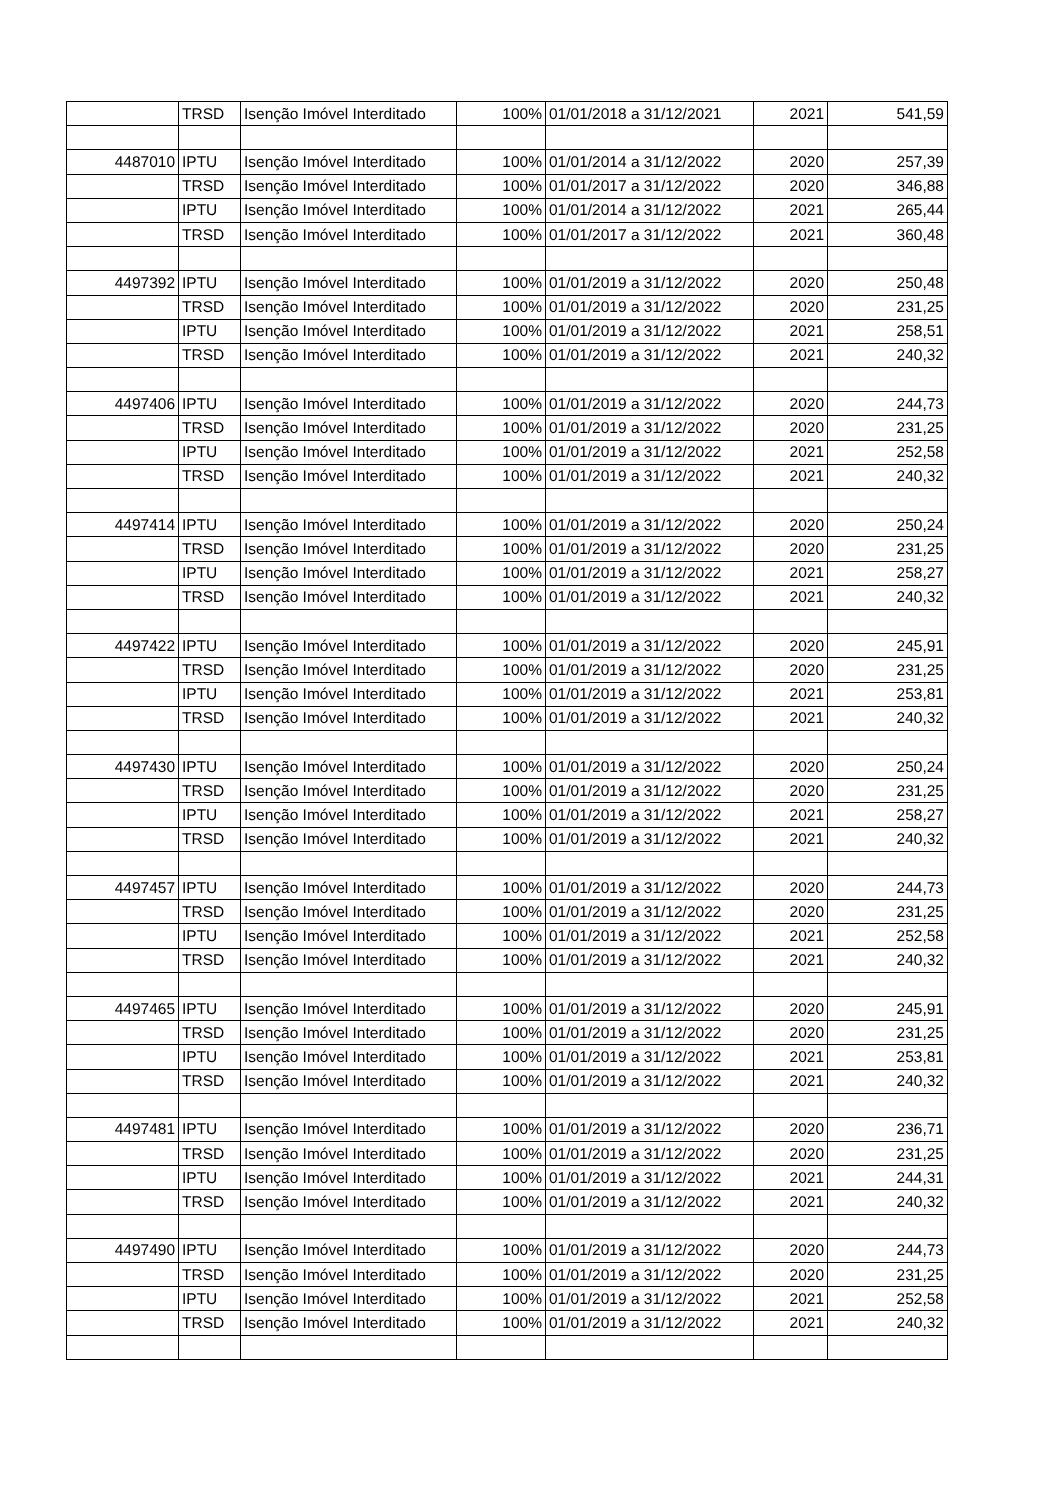| | TRSD | Isenção Imóvel Interditado | 100% | 01/01/2018 a 31/12/2021 | 2021 | 541,59 |
| 4487010 | IPTU | Isenção Imóvel Interditado | 100% | 01/01/2014 a 31/12/2022 | 2020 | 257,39 |
| | TRSD | Isenção Imóvel Interditado | 100% | 01/01/2017 a 31/12/2022 | 2020 | 346,88 |
| | IPTU | Isenção Imóvel Interditado | 100% | 01/01/2014 a 31/12/2022 | 2021 | 265,44 |
| | TRSD | Isenção Imóvel Interditado | 100% | 01/01/2017 a 31/12/2022 | 2021 | 360,48 |
| 4497392 | IPTU | Isenção Imóvel Interditado | 100% | 01/01/2019 a 31/12/2022 | 2020 | 250,48 |
| | TRSD | Isenção Imóvel Interditado | 100% | 01/01/2019 a 31/12/2022 | 2020 | 231,25 |
| | IPTU | Isenção Imóvel Interditado | 100% | 01/01/2019 a 31/12/2022 | 2021 | 258,51 |
| | TRSD | Isenção Imóvel Interditado | 100% | 01/01/2019 a 31/12/2022 | 2021 | 240,32 |
| 4497406 | IPTU | Isenção Imóvel Interditado | 100% | 01/01/2019 a 31/12/2022 | 2020 | 244,73 |
| | TRSD | Isenção Imóvel Interditado | 100% | 01/01/2019 a 31/12/2022 | 2020 | 231,25 |
| | IPTU | Isenção Imóvel Interditado | 100% | 01/01/2019 a 31/12/2022 | 2021 | 252,58 |
| | TRSD | Isenção Imóvel Interditado | 100% | 01/01/2019 a 31/12/2022 | 2021 | 240,32 |
| 4497414 | IPTU | Isenção Imóvel Interditado | 100% | 01/01/2019 a 31/12/2022 | 2020 | 250,24 |
| | TRSD | Isenção Imóvel Interditado | 100% | 01/01/2019 a 31/12/2022 | 2020 | 231,25 |
| | IPTU | Isenção Imóvel Interditado | 100% | 01/01/2019 a 31/12/2022 | 2021 | 258,27 |
| | TRSD | Isenção Imóvel Interditado | 100% | 01/01/2019 a 31/12/2022 | 2021 | 240,32 |
| 4497422 | IPTU | Isenção Imóvel Interditado | 100% | 01/01/2019 a 31/12/2022 | 2020 | 245,91 |
| | TRSD | Isenção Imóvel Interditado | 100% | 01/01/2019 a 31/12/2022 | 2020 | 231,25 |
| | IPTU | Isenção Imóvel Interditado | 100% | 01/01/2019 a 31/12/2022 | 2021 | 253,81 |
| | TRSD | Isenção Imóvel Interditado | 100% | 01/01/2019 a 31/12/2022 | 2021 | 240,32 |
| 4497430 | IPTU | Isenção Imóvel Interditado | 100% | 01/01/2019 a 31/12/2022 | 2020 | 250,24 |
| | TRSD | Isenção Imóvel Interditado | 100% | 01/01/2019 a 31/12/2022 | 2020 | 231,25 |
| | IPTU | Isenção Imóvel Interditado | 100% | 01/01/2019 a 31/12/2022 | 2021 | 258,27 |
| | TRSD | Isenção Imóvel Interditado | 100% | 01/01/2019 a 31/12/2022 | 2021 | 240,32 |
| 4497457 | IPTU | Isenção Imóvel Interditado | 100% | 01/01/2019 a 31/12/2022 | 2020 | 244,73 |
| | TRSD | Isenção Imóvel Interditado | 100% | 01/01/2019 a 31/12/2022 | 2020 | 231,25 |
| | IPTU | Isenção Imóvel Interditado | 100% | 01/01/2019 a 31/12/2022 | 2021 | 252,58 |
| | TRSD | Isenção Imóvel Interditado | 100% | 01/01/2019 a 31/12/2022 | 2021 | 240,32 |
| 4497465 | IPTU | Isenção Imóvel Interditado | 100% | 01/01/2019 a 31/12/2022 | 2020 | 245,91 |
| | TRSD | Isenção Imóvel Interditado | 100% | 01/01/2019 a 31/12/2022 | 2020 | 231,25 |
| | IPTU | Isenção Imóvel Interditado | 100% | 01/01/2019 a 31/12/2022 | 2021 | 253,81 |
| | TRSD | Isenção Imóvel Interditado | 100% | 01/01/2019 a 31/12/2022 | 2021 | 240,32 |
| 4497481 | IPTU | Isenção Imóvel Interditado | 100% | 01/01/2019 a 31/12/2022 | 2020 | 236,71 |
| | TRSD | Isenção Imóvel Interditado | 100% | 01/01/2019 a 31/12/2022 | 2020 | 231,25 |
| | IPTU | Isenção Imóvel Interditado | 100% | 01/01/2019 a 31/12/2022 | 2021 | 244,31 |
| | TRSD | Isenção Imóvel Interditado | 100% | 01/01/2019 a 31/12/2022 | 2021 | 240,32 |
| 4497490 | IPTU | Isenção Imóvel Interditado | 100% | 01/01/2019 a 31/12/2022 | 2020 | 244,73 |
| | TRSD | Isenção Imóvel Interditado | 100% | 01/01/2019 a 31/12/2022 | 2020 | 231,25 |
| | IPTU | Isenção Imóvel Interditado | 100% | 01/01/2019 a 31/12/2022 | 2021 | 252,58 |
| | TRSD | Isenção Imóvel Interditado | 100% | 01/01/2019 a 31/12/2022 | 2021 | 240,32 |